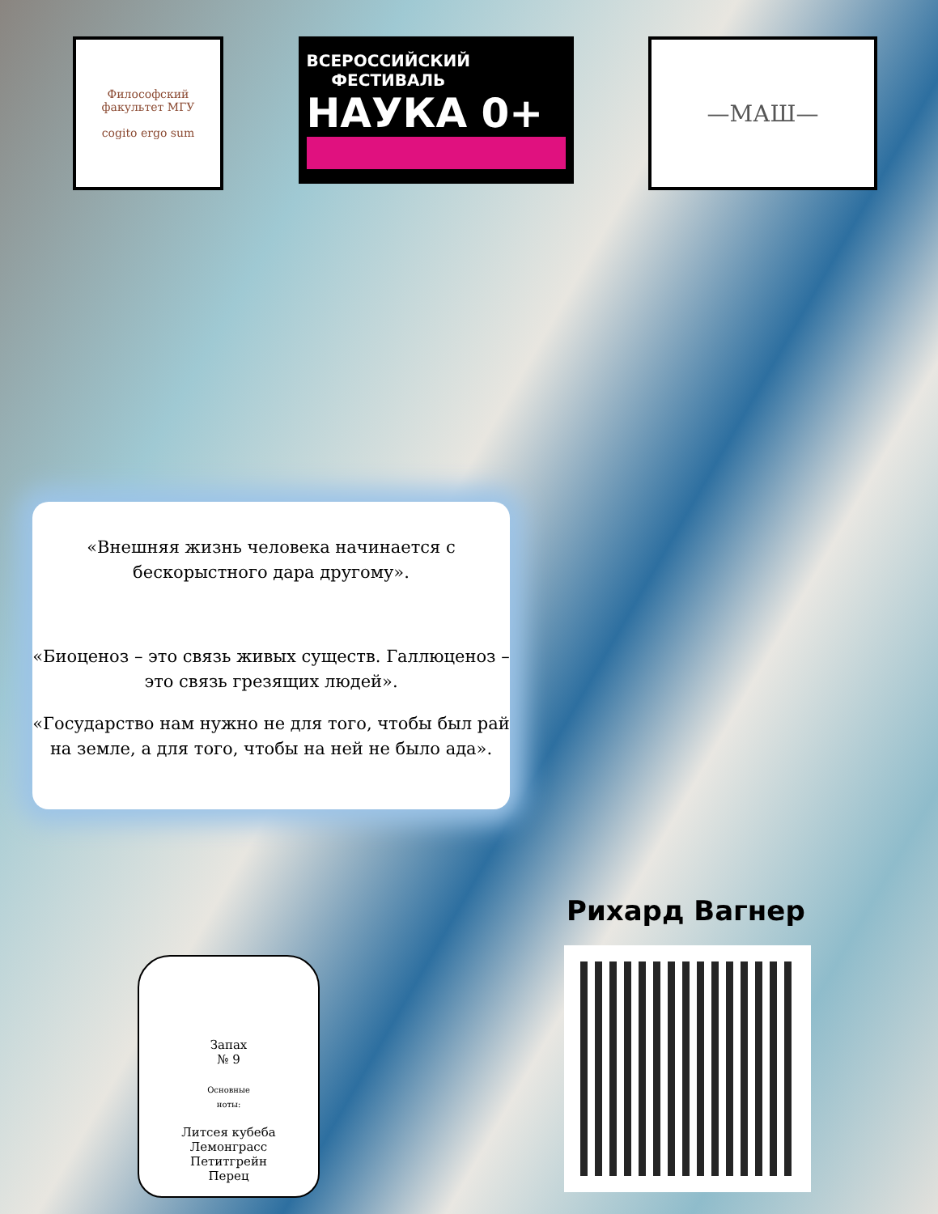Философский факультет МГУ
cogito ergo sum
ВСЕРОССИЙСКИЙ
ФЕСТИВАЛЬ
НАУКА 0+
—МАШ—
«Внешняя жизнь человека начинается с бескорыстного дара другому».
«Биоценоз – это связь живых существ. Галлюценоз – это связь грезящих людей».
«Государство нам нужно не для того, чтобы был рай на земле, а для того, чтобы на ней не было ада».
Запах
№ 9
Основные
ноты:
Литсея кубеба
Лемонграсс
Петитгрейн
Перец
Рихард Вагнер